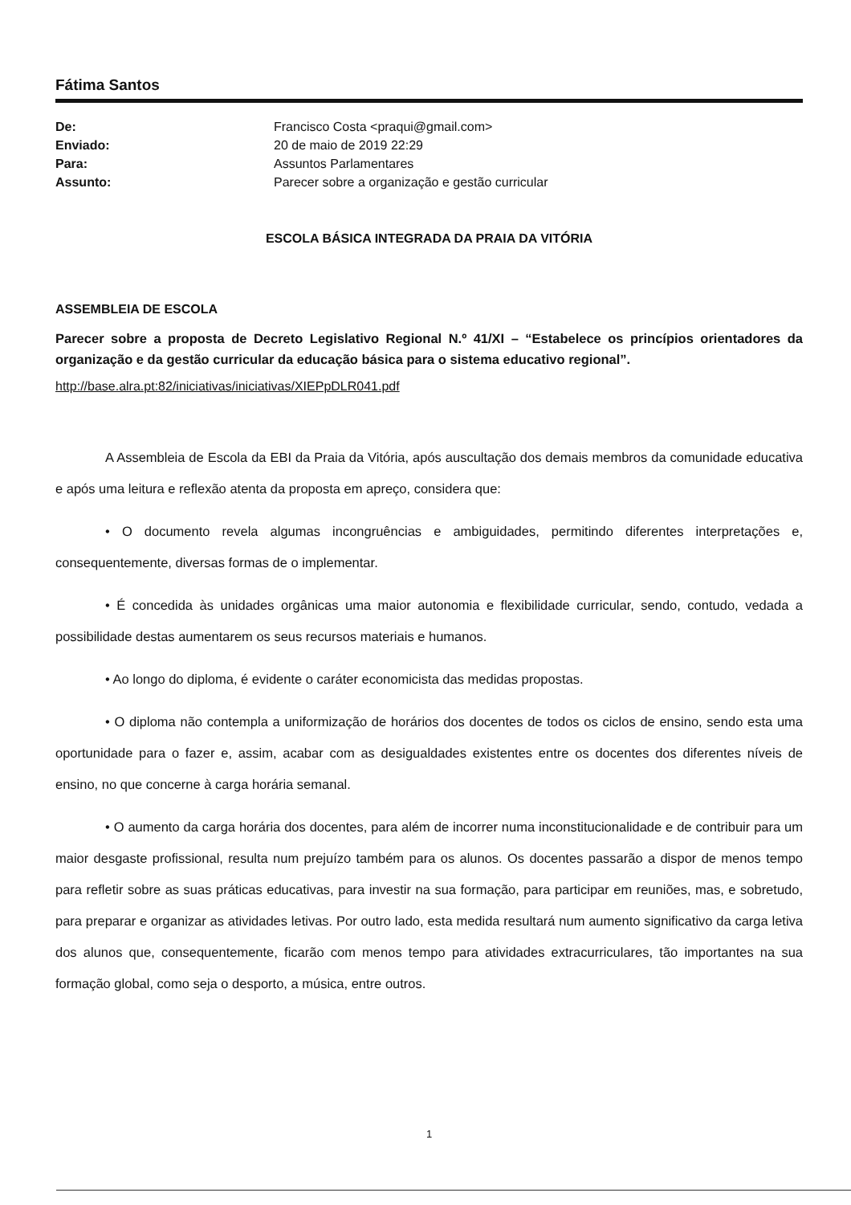Fátima Santos
| De: | Francisco Costa <praqui@gmail.com> |
| Enviado: | 20 de maio de 2019 22:29 |
| Para: | Assuntos Parlamentares |
| Assunto: | Parecer sobre a organização e gestão curricular |
ESCOLA BÁSICA INTEGRADA DA PRAIA DA VITÓRIA
ASSEMBLEIA DE ESCOLA
Parecer sobre a proposta de Decreto Legislativo Regional N.º 41/XI – “Estabelece os princípios orientadores da organização e da gestão curricular da educação básica para o sistema educativo regional”.
http://base.alra.pt:82/iniciativas/iniciativas/XIEPpDLR041.pdf
A Assembleia de Escola da EBI da Praia da Vitória, após auscultação dos demais membros da comunidade educativa e após uma leitura e reflexão atenta da proposta em apreço, considera que:
• O documento revela algumas incongruências e ambiguidades, permitindo diferentes interpretações e, consequentemente, diversas formas de o implementar.
• É concedida às unidades orgânicas uma maior autonomia e flexibilidade curricular, sendo, contudo, vedada a possibilidade destas aumentarem os seus recursos materiais e humanos.
• Ao longo do diploma, é evidente o caráter economicista das medidas propostas.
• O diploma não contempla a uniformização de horários dos docentes de todos os ciclos de ensino, sendo esta uma oportunidade para o fazer e, assim, acabar com as desigualdades existentes entre os docentes dos diferentes níveis de ensino, no que concerne à carga horária semanal.
• O aumento da carga horária dos docentes, para além de incorrer numa inconstitucionalidade e de contribuir para um maior desgaste profissional, resulta num prejuízo também para os alunos. Os docentes passarão a dispor de menos tempo para refletir sobre as suas práticas educativas, para investir na sua formação, para participar em reuniões, mas, e sobretudo, para preparar e organizar as atividades letivas. Por outro lado, esta medida resultará num aumento significativo da carga letiva dos alunos que, consequentemente, ficarão com menos tempo para atividades extracurriculares, tão importantes na sua formação global, como seja o desporto, a música, entre outros.
1